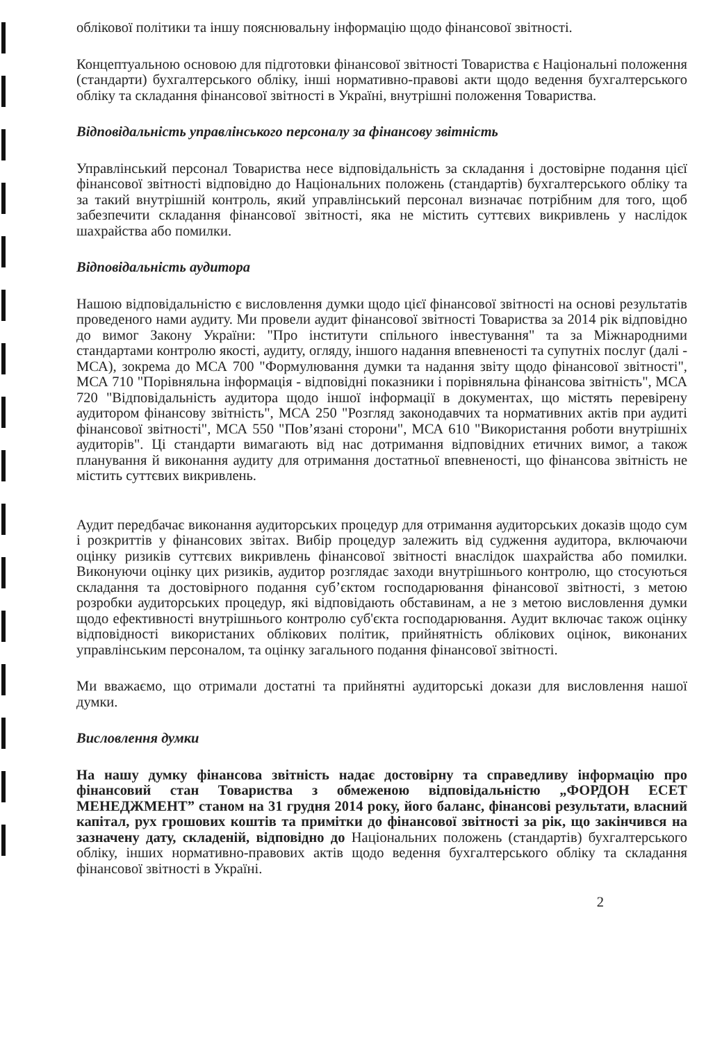облікової політики та іншу пояснювальну інформацію щодо фінансової звітності.
Концептуальною основою для підготовки фінансової звітності Товариства є Національні положення (стандарти) бухгалтерського обліку, інші нормативно-правові акти щодо ведення бухгалтерського обліку та складання фінансової звітності в Україні, внутрішні положення Товариства.
Відповідальність управлінського персоналу за фінансову звітність
Управлінський персонал Товариства несе відповідальність за складання і достовірне подання цієї фінансової звітності відповідно до Національних положень (стандартів) бухгалтерського обліку та за такий внутрішній контроль, який управлінський персонал визначає потрібним для того, щоб забезпечити складання фінансової звітності, яка не містить суттєвих викривлень у наслідок шахрайства або помилки.
Відповідальність аудитора
Нашою відповідальністю є висловлення думки щодо цієї фінансової звітності на основі результатів проведеного нами аудиту. Ми провели аудит фінансової звітності Товариства за 2014 рік відповідно до вимог Закону України: "Про інститути спільного інвестування" та за Міжнародними стандартами контролю якості, аудиту, огляду, іншого надання впевненості та супутніх послуг (далі - МСА), зокрема до МСА 700 "Формулювання думки та надання звіту щодо фінансової звітності", МСА 710 "Порівняльна інформація - відповідні показники і порівняльна фінансова звітність", МСА 720 "Відповідальність аудитора щодо іншої інформації в документах, що містять перевірену аудитором фінансову звітність", МСА 250 "Розгляд законодавчих та нормативних актів при аудиті фінансової звітності", МСА 550 "Пов’язані сторони", МСА 610 "Використання роботи внутрішніх аудиторів". Ці стандарти вимагають від нас дотримання відповідних етичних вимог, а також планування й виконання аудиту для отримання достатньої впевненості, що фінансова звітність не містить суттєвих викривлень.
Аудит передбачає виконання аудиторських процедур для отримання аудиторських доказів щодо сум і розкриттів у фінансових звітах. Вибір процедур залежить від судження аудитора, включаючи оцінку ризиків суттєвих викривлень фінансової звітності внаслідок шахрайства або помилки. Виконуючи оцінку цих ризиків, аудитор розглядає заходи внутрішнього контролю, що стосуються складання та достовірного подання суб’єктом господарювання фінансової звітності, з метою розробки аудиторських процедур, які відповідають обставинам, а не з метою висловлення думки щодо ефективності внутрішнього контролю суб'єкта господарювання. Аудит включає також оцінку відповідності використаних облікових політик, прийнятність облікових оцінок, виконаних управлінським персоналом, та оцінку загального подання фінансової звітності.
Ми вважаємо, що отримали достатні та прийнятні аудиторські докази для висловлення нашої думки.
Висловлення думки
На нашу думку фінансова звітність надає достовірну та справедливу інформацію про фінансовий стан Товариства з обмеженою відповідальністю „ФОРДОН ЕСЕТ МЕНЕДЖМЕНТ” станом на 31 грудня 2014 року, його баланс, фінансові результати, власний капітал, рух грошових коштів та примітки до фінансової звітності за рік, що закінчився на зазначену дату, складеній, відповідно до Національних положень (стандартів) бухгалтерського обліку, інших нормативно-правових актів щодо ведення бухгалтерського обліку та складання фінансової звітності в Україні.
2